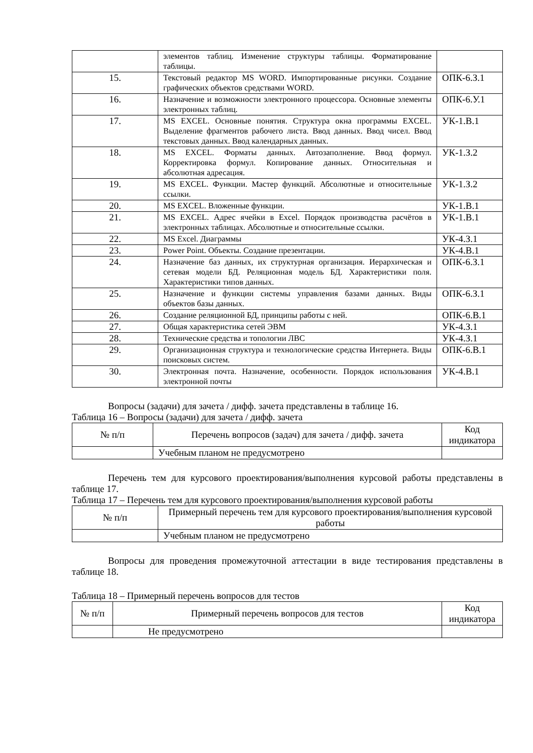| | элементов таблиц. Изменение структуры таблицы. Форматирование таблицы. | |
| 15. | Текстовый редактор MS WORD. Импортированные рисунки. Создание графических объектов средствами WORD. | ОПК-6.З.1 |
| 16. | Назначение и возможности электронного процессора. Основные элементы электронных таблиц. | ОПК-6.У.1 |
| 17. | MS EXCEL. Основные понятия. Структура окна программы EXCEL. Выделение фрагментов рабочего листа. Ввод данных. Ввод чисел. Ввод текстовых данных. Ввод календарных данных. | УК-1.В.1 |
| 18. | MS EXCEL. Форматы данных. Автозаполнение. Ввод формул. Корректировка формул. Копирование данных. Относительная и абсолютная адресация. | УК-1.З.2 |
| 19. | MS EXCEL. Функции. Мастер функций. Абсолютные и относительные ссылки. | УК-1.З.2 |
| 20. | MS EXCEL. Вложенные функции. | УК-1.В.1 |
| 21. | MS EXCEL. Адрес ячейки в Excel. Порядок производства расчётов в электронных таблицах. Абсолютные и относительные ссылки. | УК-1.В.1 |
| 22. | MS Excel. Диаграммы | УК-4.З.1 |
| 23. | Power Point. Объекты. Создание презентации. | УК-4.В.1 |
| 24. | Назначение баз данных, их структурная организация. Иерархическая и сетевая модели БД. Реляционная модель БД. Характеристики поля. Характеристики типов данных. | ОПК-6.З.1 |
| 25. | Назначение и функции системы управления базами данных. Виды объектов базы данных. | ОПК-6.З.1 |
| 26. | Создание реляционной БД, принципы работы с ней. | ОПК-6.В.1 |
| 27. | Общая характеристика сетей ЭВМ | УК-4.З.1 |
| 28. | Технические средства и топологии ЛВС | УК-4.З.1 |
| 29. | Организационная структура и технологические средства Интернета. Виды поисковых систем. | ОПК-6.В.1 |
| 30. | Электронная почта. Назначение, особенности. Порядок использования электронной почты | УК-4.В.1 |
Вопросы (задачи) для зачета / дифф. зачета представлены в таблице 16.
Таблица 16 – Вопросы (задачи) для зачета / дифф. зачета
| № п/п | Перечень вопросов (задач) для зачета / дифф. зачета | Код индикатора |
| --- | --- | --- |
| | Учебным планом не предусмотрено | |
Перечень тем для курсового проектирования/выполнения курсовой работы представлены в таблице 17.
Таблица 17 – Перечень тем для курсового проектирования/выполнения курсовой работы
| № п/п | Примерный перечень тем для курсового проектирования/выполнения курсовой работы |
| --- | --- |
| | Учебным планом не предусмотрено |
Вопросы для проведения промежуточной аттестации в виде тестирования представлены в таблице 18.
Таблица 18 – Примерный перечень вопросов для тестов
| № п/п | Примерный перечень вопросов для тестов | Код индикатора |
| --- | --- | --- |
| | Не предусмотрено | |